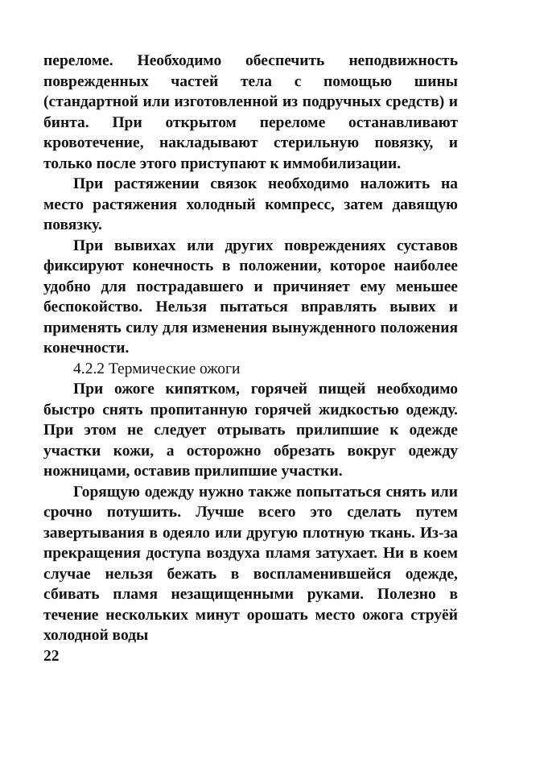переломе. Необходимо обеспечить неподвижность поврежденных частей тела с помощью шины (стандартной или изготовленной из подручных средств) и бинта. При открытом переломе останавливают кровотечение, накладывают стерильную повязку, и только после этого приступают к иммобилизации.
При растяжении связок необходимо наложить на место растяжения холодный компресс, затем давящую повязку.
При вывихах или других повреждениях суставов фиксируют конечность в положении, которое наиболее удобно для пострадавшего и причиняет ему меньшее беспокойство. Нельзя пытаться вправлять вывих и применять силу для изменения вынужденного положения конечности.
4.2.2 Термические ожоги
При ожоге кипятком, горячей пищей необходимо быстро снять пропитанную горячей жидкостью одежду. При этом не следует отрывать прилипшие к одежде участки кожи, а осторожно обрезать вокруг одежду ножницами, оставив прилипшие участки.
Горящую одежду нужно также попытаться снять или срочно потушить. Лучше всего это сделать путем завертывания в одеяло или другую плотную ткань. Из-за прекращения доступа воздуха пламя затухает. Ни в коем случае нельзя бежать в воспламенившейся одежде, сбивать пламя незащищенными руками. Полезно в течение нескольких минут орошать место ожога струёй холодной воды
22